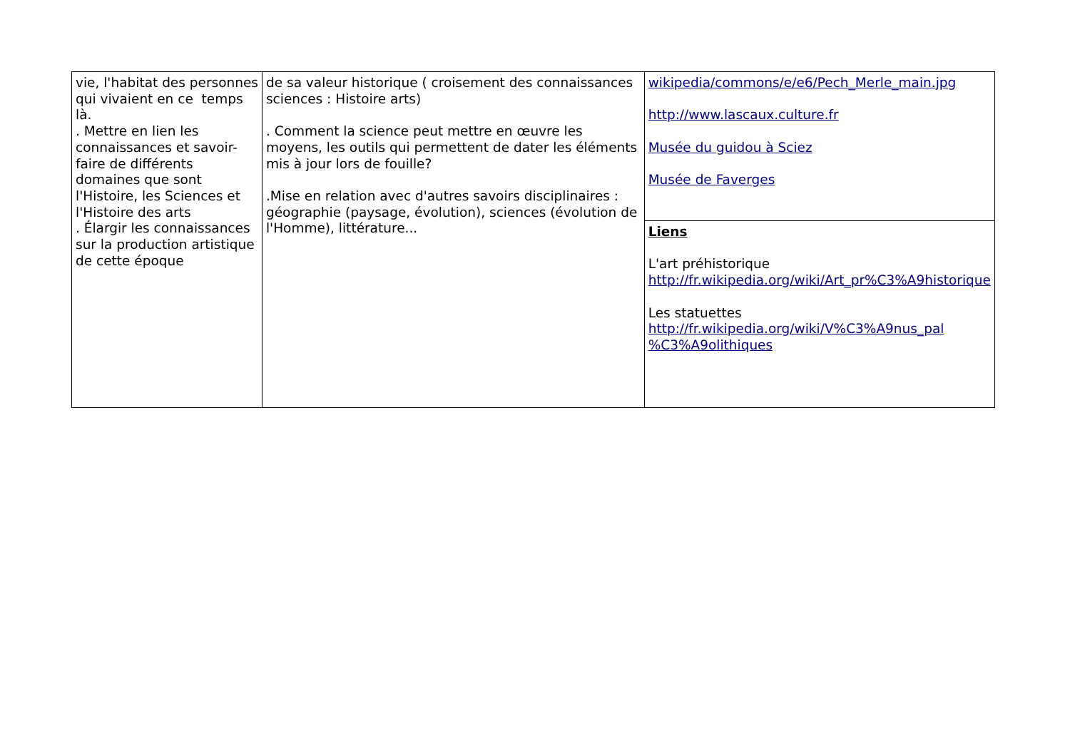| vie, l'habitat des personnes qui vivaient en ce temps là. . Mettre en lien les connaissances et savoir-faire de différents domaines que sont l'Histoire, les Sciences et l'Histoire des arts . Élargir les connaissances sur la production artistique de cette époque | de sa valeur historique ( croisement des connaissances sciences : Histoire arts) . Comment la science peut mettre en œuvre les moyens, les outils qui permettent de dater les éléments mis à jour lors de fouille? .Mise en relation avec d'autres savoirs disciplinaires : géographie (paysage, évolution), sciences (évolution de l'Homme), littérature... | wikipedia/commons/e/e6/Pech_Merle_main.jpg http://www.lascaux.culture.fr Musée du guidou à Sciez Musée de Faverges |
| | | Liens L'art préhistorique http://fr.wikipedia.org/wiki/Art_pr%C3%A9historique Les statuettes http://fr.wikipedia.org/wiki/V%C3%A9nus_pal %C3%A9olithiques |